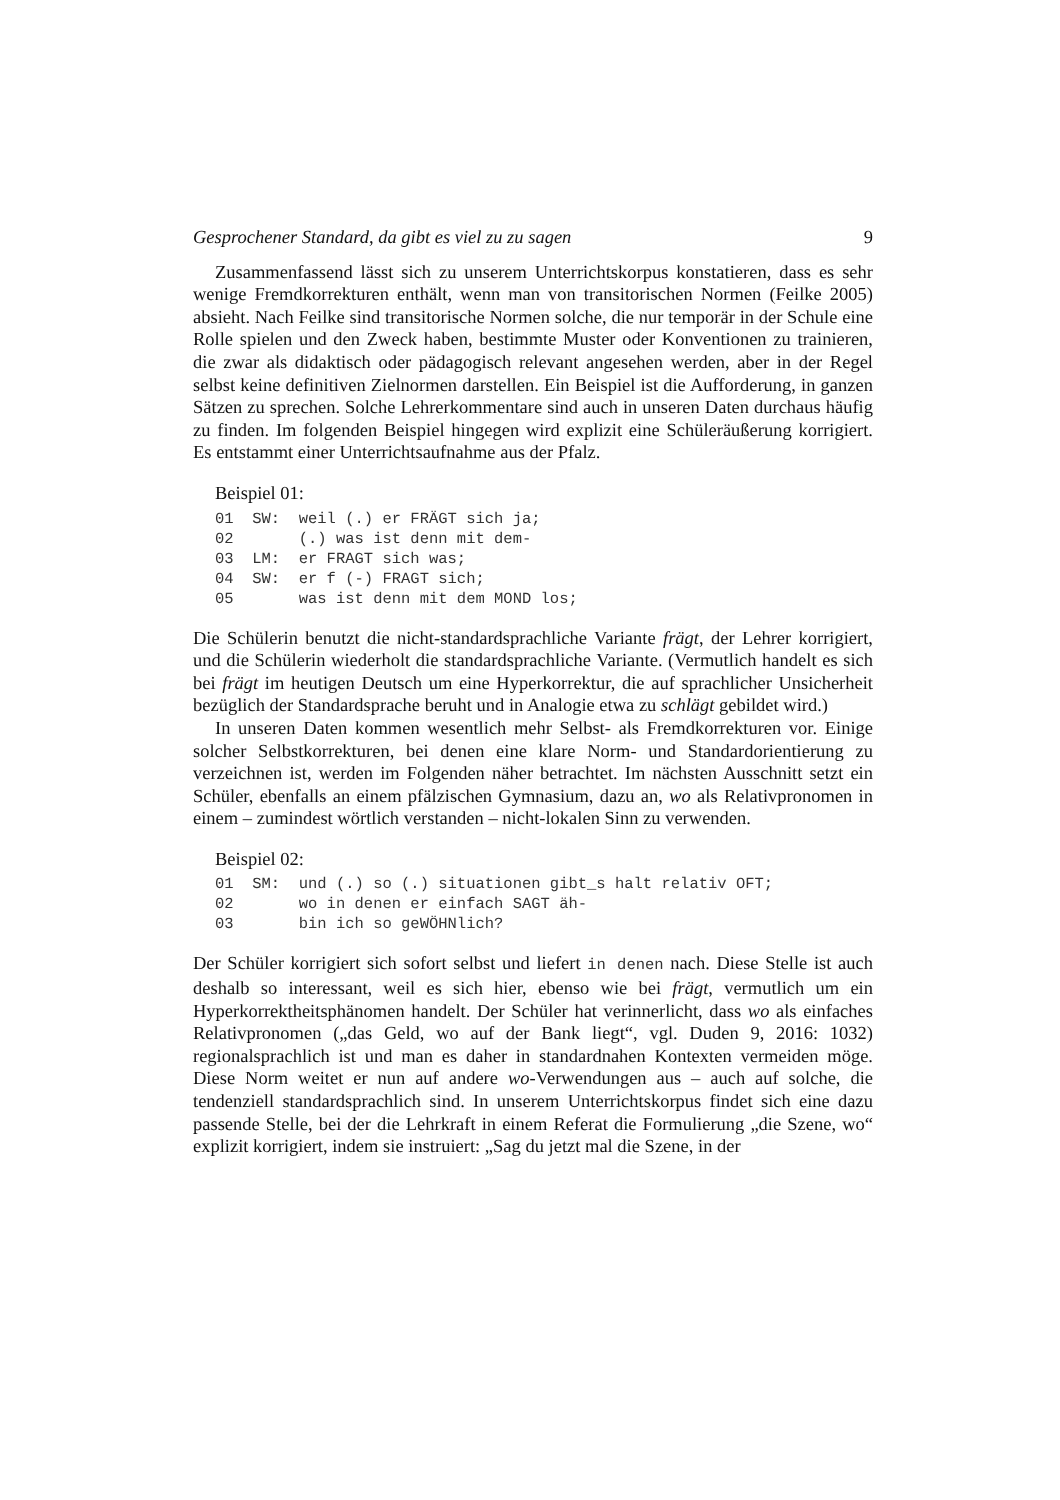Gesprochener Standard, da gibt es viel zu zu sagen 9
Zusammenfassend lässt sich zu unserem Unterrichtskorpus konstatieren, dass es sehr wenige Fremdkorrekturen enthält, wenn man von transitorischen Normen (Feilke 2005) absieht. Nach Feilke sind transitorische Normen solche, die nur temporär in der Schule eine Rolle spielen und den Zweck haben, bestimmte Muster oder Konventionen zu trainieren, die zwar als didaktisch oder pädagogisch relevant angesehen werden, aber in der Regel selbst keine definitiven Zielnormen darstellen. Ein Beispiel ist die Aufforderung, in ganzen Sätzen zu sprechen. Solche Lehrerkommentare sind auch in unseren Daten durchaus häufig zu finden. Im folgenden Beispiel hingegen wird explizit eine Schüleräußerung korrigiert. Es entstammt einer Unterrichtsaufnahme aus der Pfalz.
Beispiel 01:
01  SW:  weil (.) er FRÄGT sich ja;
02       (.) was ist denn mit dem-
03  LM:  er FRAGT sich was;
04  SW:  er f (-) FRAGT sich;
05       was ist denn mit dem MOND los;
Die Schülerin benutzt die nicht-standardsprachliche Variante frägt, der Lehrer korrigiert, und die Schülerin wiederholt die standardsprachliche Variante. (Vermutlich handelt es sich bei frägt im heutigen Deutsch um eine Hyperkorrektur, die auf sprachlicher Unsicherheit bezüglich der Standardsprache beruht und in Analogie etwa zu schlägt gebildet wird.)
In unseren Daten kommen wesentlich mehr Selbst- als Fremdkorrekturen vor. Einige solcher Selbstkorrekturen, bei denen eine klare Norm- und Standardorientierung zu verzeichnen ist, werden im Folgenden näher betrachtet. Im nächsten Ausschnitt setzt ein Schüler, ebenfalls an einem pfälzischen Gymnasium, dazu an, wo als Relativpronomen in einem – zumindest wörtlich verstanden – nicht-lokalen Sinn zu verwenden.
Beispiel 02:
01  SM:  und (.) so (.) situationen gibt_s halt relativ OFT;
02       wo in denen er einfach SAGT äh-
03       bin ich so geWÖHNlich?
Der Schüler korrigiert sich sofort selbst und liefert in denen nach. Diese Stelle ist auch deshalb so interessant, weil es sich hier, ebenso wie bei frägt, vermutlich um ein Hyperkorrektheitsphänomen handelt. Der Schüler hat verinnerlicht, dass wo als einfaches Relativpronomen („das Geld, wo auf der Bank liegt“, vgl. Duden 9, 2016: 1032) regionalsprachlich ist und man es daher in standardnahen Kontexten vermeiden möge. Diese Norm weitet er nun auf andere wo-Verwendungen aus – auch auf solche, die tendenziell standardsprachlich sind. In unserem Unterrichtskorpus findet sich eine dazu passende Stelle, bei der die Lehrkraft in einem Referat die Formulierung „die Szene, wo“ explizit korrigiert, indem sie instruiert: „Sag du jetzt mal die Szene, in der